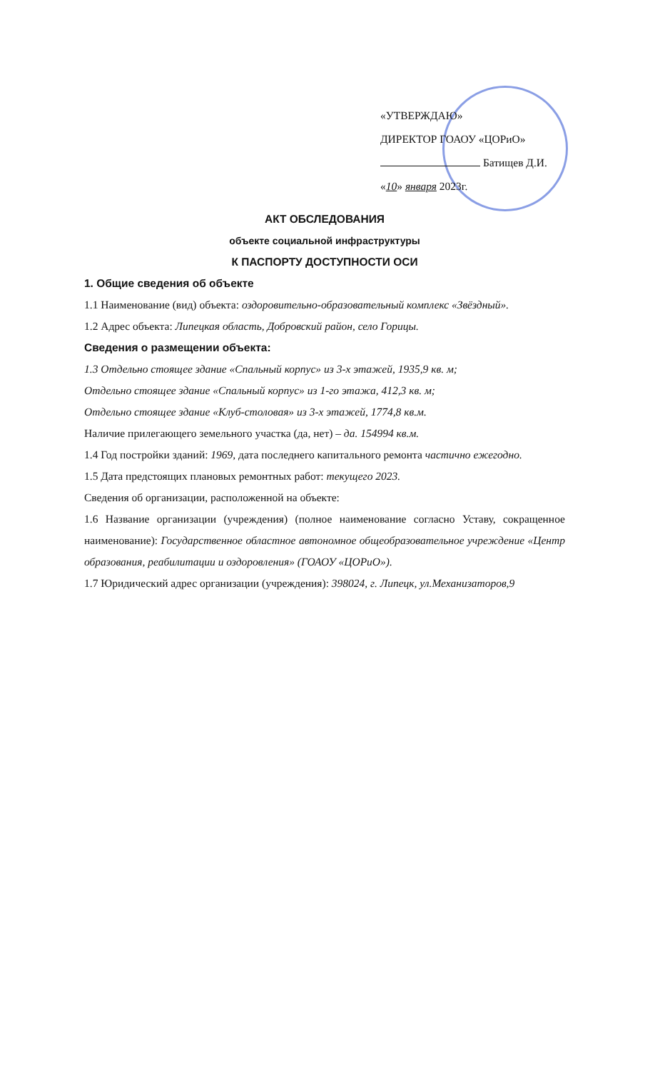«УТВЕРЖДАЮ»
ДИРЕКТОР ГОАОУ «ЦОРиО»
Батищев Д.И.
«10» января 2023г.
АКТ ОБСЛЕДОВАНИЯ
объекте социальной инфраструктуры
К ПАСПОРТУ ДОСТУПНОСТИ ОСИ
1. Общие сведения об объекте
1.1 Наименование (вид) объекта: оздоровительно-образовательный комплекс «Звёздный».
1.2 Адрес объекта: Липецкая область, Добровский район, село Горицы.
Сведения о размещении объекта:
1.3 Отдельно стоящее здание «Спальный корпус» из 3-х этажей, 1935,9 кв. м;
Отдельно стоящее здание «Спальный корпус» из 1-го этажа, 412,3 кв. м;
Отдельно стоящее здание «Клуб-столовая» из 3-х этажей, 1774,8 кв.м.
Наличие прилегающего земельного участка (да, нет) – да. 154994 кв.м.
1.4 Год постройки зданий: 1969, дата последнего капитального ремонта частично ежегодно.
1.5 Дата предстоящих плановых ремонтных работ: текущего 2023.
Сведения об организации, расположенной на объекте:
1.6 Название организации (учреждения) (полное наименование согласно Уставу, сокращенное наименование): Государственное областное автономное общеобразовательное учреждение «Центр образования, реабилитации и оздоровления» (ГОАОУ «ЦОРиО»).
1.7 Юридический адрес организации (учреждения): 398024, г. Липецк, ул.Механизаторов,9